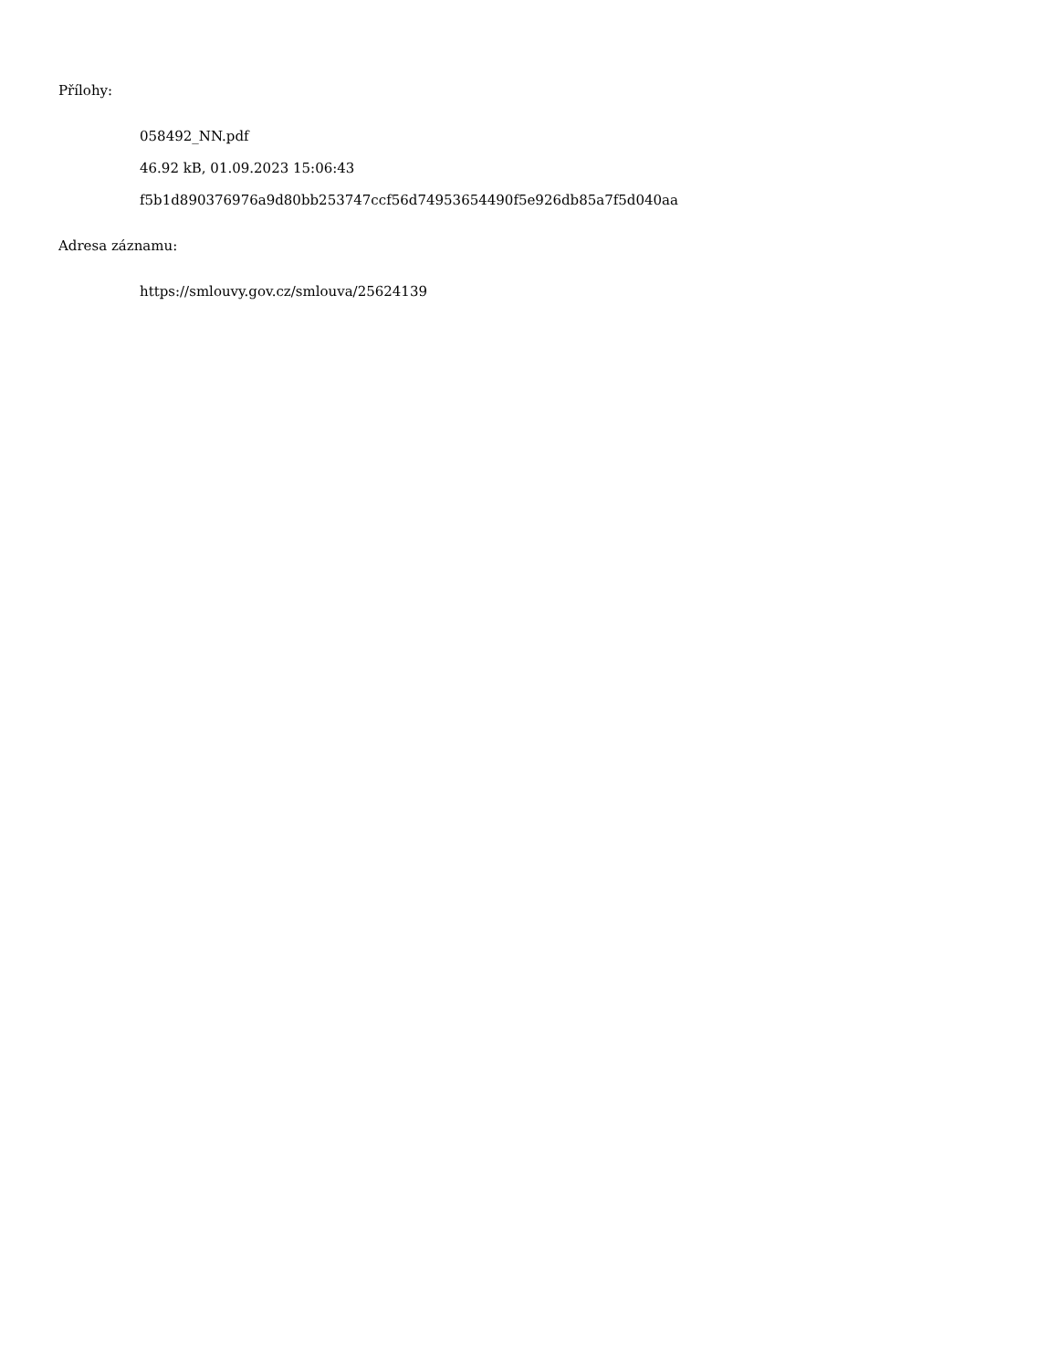Přílohy:
058492_NN.pdf
46.92 kB, 01.09.2023 15:06:43
f5b1d890376976a9d80bb253747ccf56d74953654490f5e926db85a7f5d040aa
Adresa záznamu:
https://smlouvy.gov.cz/smlouva/25624139